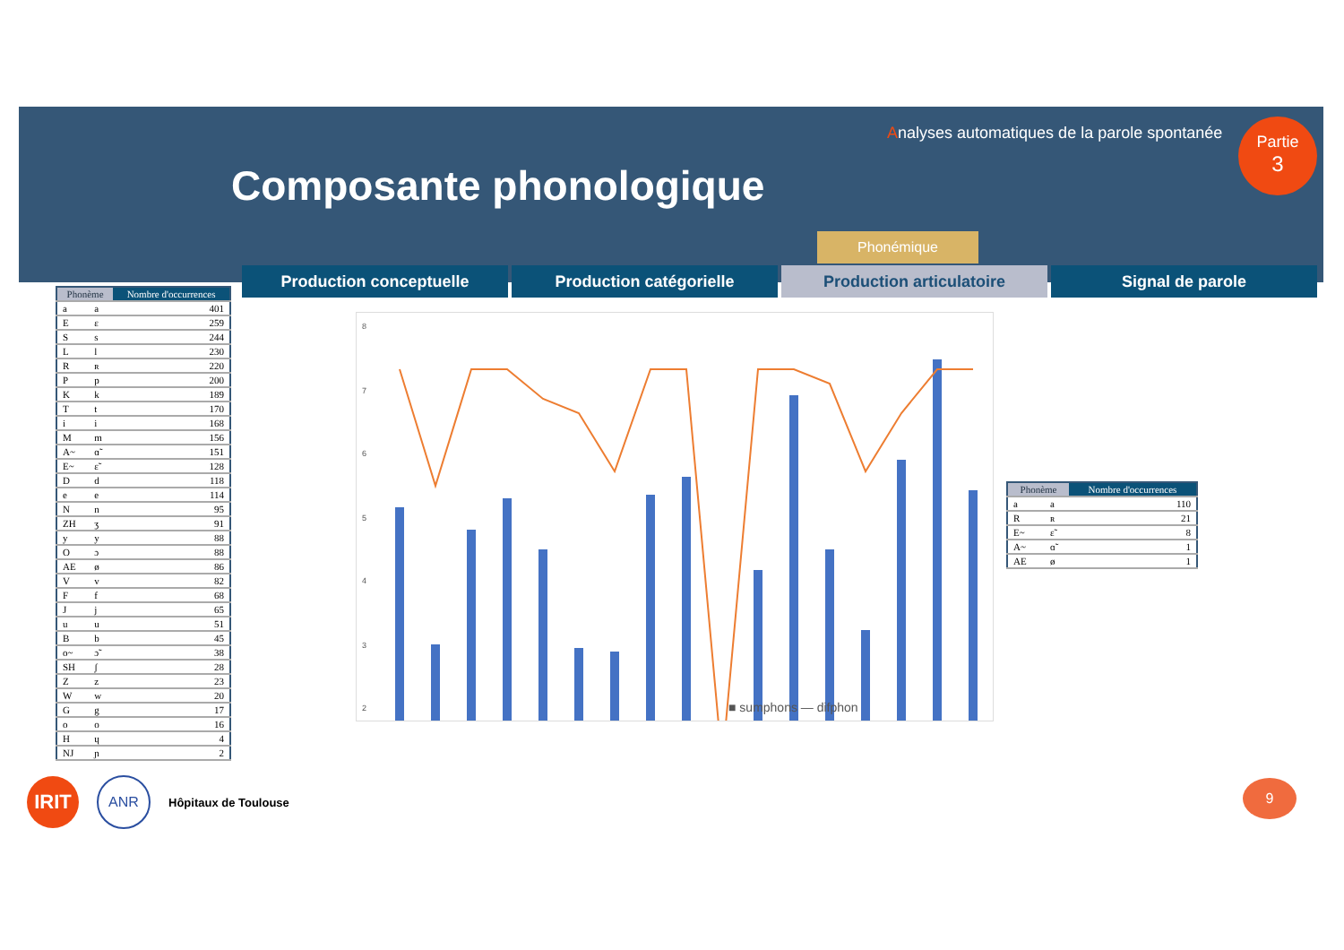Analyses automatiques de la parole spontanée
Composante phonologique
Partie
3
Phonémique
Production conceptuelle Production catégorielle Production articulatoire Signal de parole
| Phonème | | Nombre d'occurrences |
| --- | --- | --- |
| a | a | 401 |
| E | ɛ | 259 |
| S | s | 244 |
| L | l | 230 |
| R | ʀ | 220 |
| P | p | 200 |
| K | k | 189 |
| T | t | 170 |
| i | i | 168 |
| M | m | 156 |
| A~ | ɑ̃ | 151 |
| E~ | ɛ̃ | 128 |
| D | d | 118 |
| e | e | 114 |
| N | n | 95 |
| ZH | ʒ | 91 |
| y | y | 88 |
| O | ɔ | 88 |
| AE | ø | 86 |
| V | v | 82 |
| F | f | 68 |
| J | j | 65 |
| u | u | 51 |
| B | b | 45 |
| o~ | ɔ̃ | 38 |
| SH | ʃ | 28 |
| Z | z | 23 |
| W | w | 20 |
| G | g | 17 |
| o | o | 16 |
| H | ɥ | 4 |
| NJ | ɲ | 2 |
8
7
6
5
4
3
2
■ sumphons — difphon
PMB01 CFP02 PFP03 PFB04 PMD06 CMH07 CMH08 PMG09 CFS10 CMB11
| Phonème | | Nombre d'occurrences |
| --- | --- | --- |
| a | a | 110 |
| R | ʀ | 21 |
| E~ | ɛ̃ | 8 |
| A~ | ɑ̃ | 1 |
| AE | ø | 1 |
IRIT
ANR
Hôpitaux de Toulouse
9